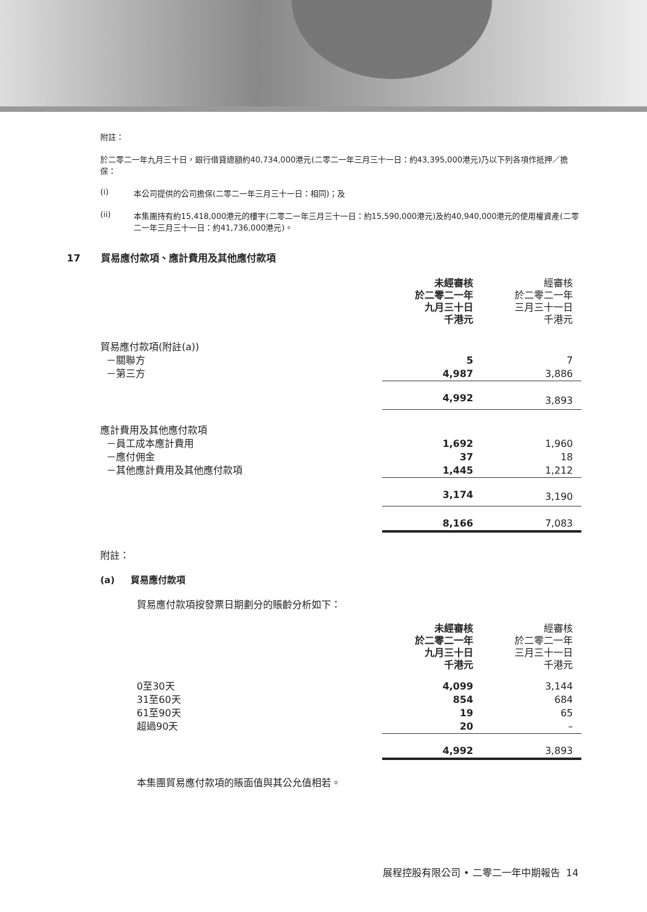附註：
於二零二一年九月三十日，銀行借貸總額約40,734,000港元(二零二一年三月三十一日：約43,395,000港元)乃以下列各項作抵押／擔保：
(i) 本公司提供的公司擔保(二零二一年三月三十一日：相同)；及
(ii) 本集團持有約15,418,000港元的樓宇(二零二一年三月三十一日：約15,590,000港元)及約40,940,000港元的使用權資產(二零二一年三月三十一日：約41,736,000港元)。
17 貿易應付款項、應計費用及其他應付款項
| | 未經審核 於二零二一年 九月三十日 千港元 | 經審核 於二零二一年 三月三十一日 千港元 |
| --- | --- | --- |
| 貿易應付款項(附註(a)) | | |
| －關聯方 | 5 | 7 |
| －第三方 | 4,987 | 3,886 |
| | 4,992 | 3,893 |
| 應計費用及其他應付款項 | | |
| －員工成本應計費用 | 1,692 | 1,960 |
| －應付佣金 | 37 | 18 |
| －其他應計費用及其他應付款項 | 1,445 | 1,212 |
| | 3,174 | 3,190 |
| | 8,166 | 7,083 |
附註：
(a) 貿易應付款項
貿易應付款項按發票日期劃分的賬齡分析如下：
| | 未經審核 於二零二一年 九月三十日 千港元 | 經審核 於二零二一年 三月三十一日 千港元 |
| --- | --- | --- |
| 0至30天 | 4,099 | 3,144 |
| 31至60天 | 854 | 684 |
| 61至90天 | 19 | 65 |
| 超過90天 | 20 | – |
| | 4,992 | 3,893 |
本集團貿易應付款項的賬面值與其公允值相若。
展程控股有限公司 • 二零二一年中期報告 14